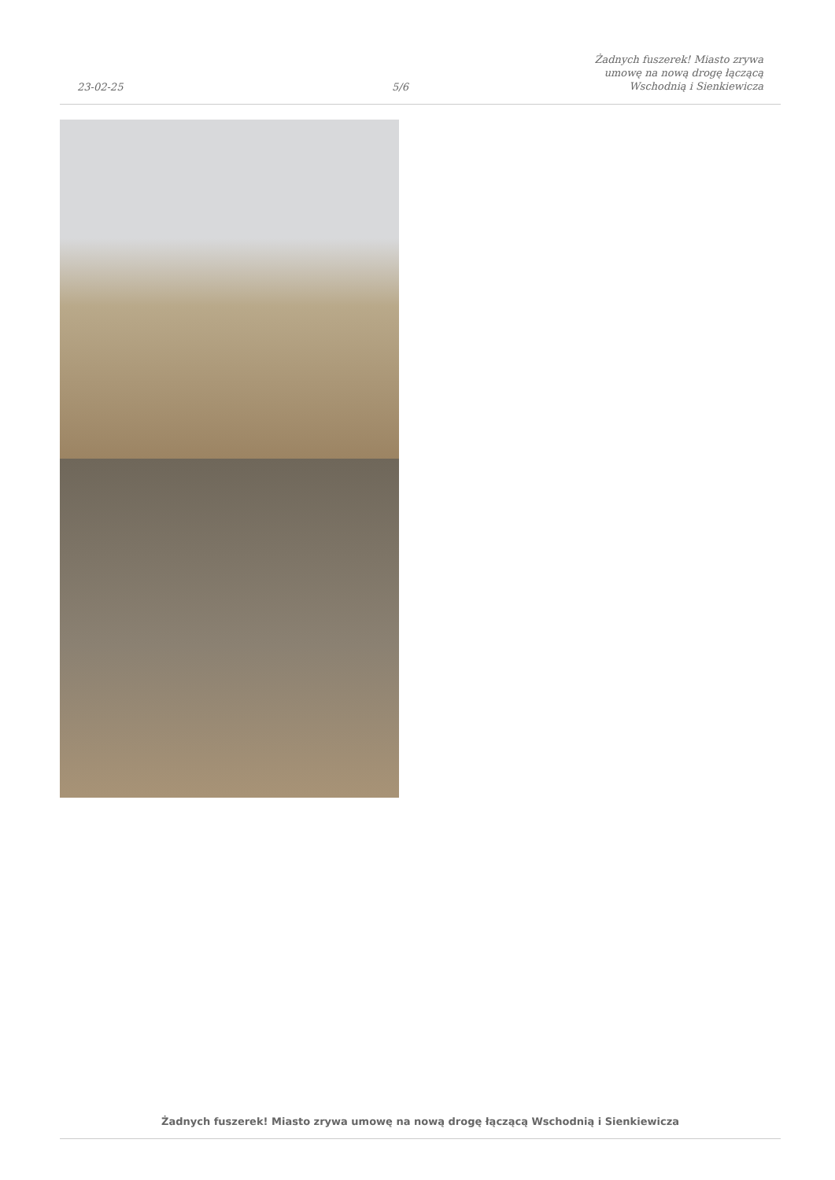23-02-25
5/6
Żadnych fuszerek! Miasto zrywa
umowę na nową drogę łączącą
Wschodnią i Sienkiewicza
Żadnych fuszerek! Miasto zrywa umowę na nową drogę łączącą Wschodnią i Sienkiewicza